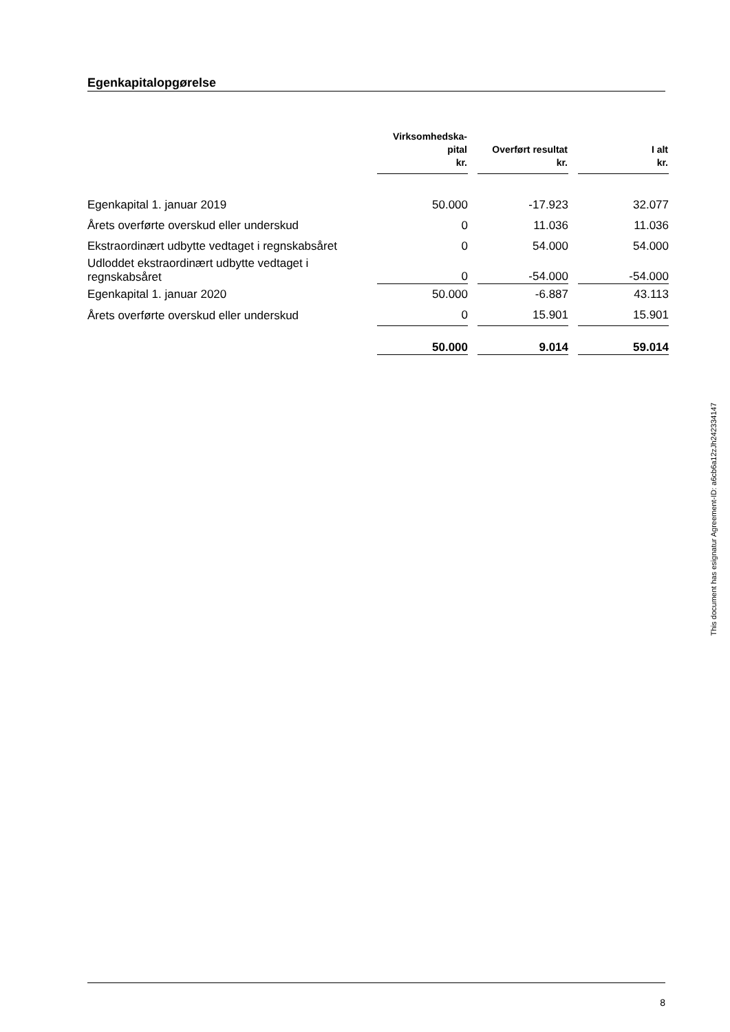Egenkapitalopgørelse
| | Virksomhedska- pital kr. | | Overført resultat kr. | | I alt kr. |
| --- | --- | --- | --- | --- | --- |
| Egenkapital 1. januar 2019 | 50.000 | | -17.923 | | 32.077 |
| Årets overførte overskud eller underskud | 0 | | 11.036 | | 11.036 |
| Ekstraordinært udbytte vedtaget i regnskabsåret | 0 | | 54.000 | | 54.000 |
| Udloddet ekstraordinært udbytte vedtaget i regnskabsåret | 0 | | -54.000 | | -54.000 |
| Egenkapital 1. januar 2020 | 50.000 | | -6.887 | | 43.113 |
| Årets overførte overskud eller underskud | 0 | | 15.901 | | 15.901 |
| | 50.000 | | 9.014 | | 59.014 |
This document has esignatur Agreement-ID: a6cb6a12zJh242334147
8